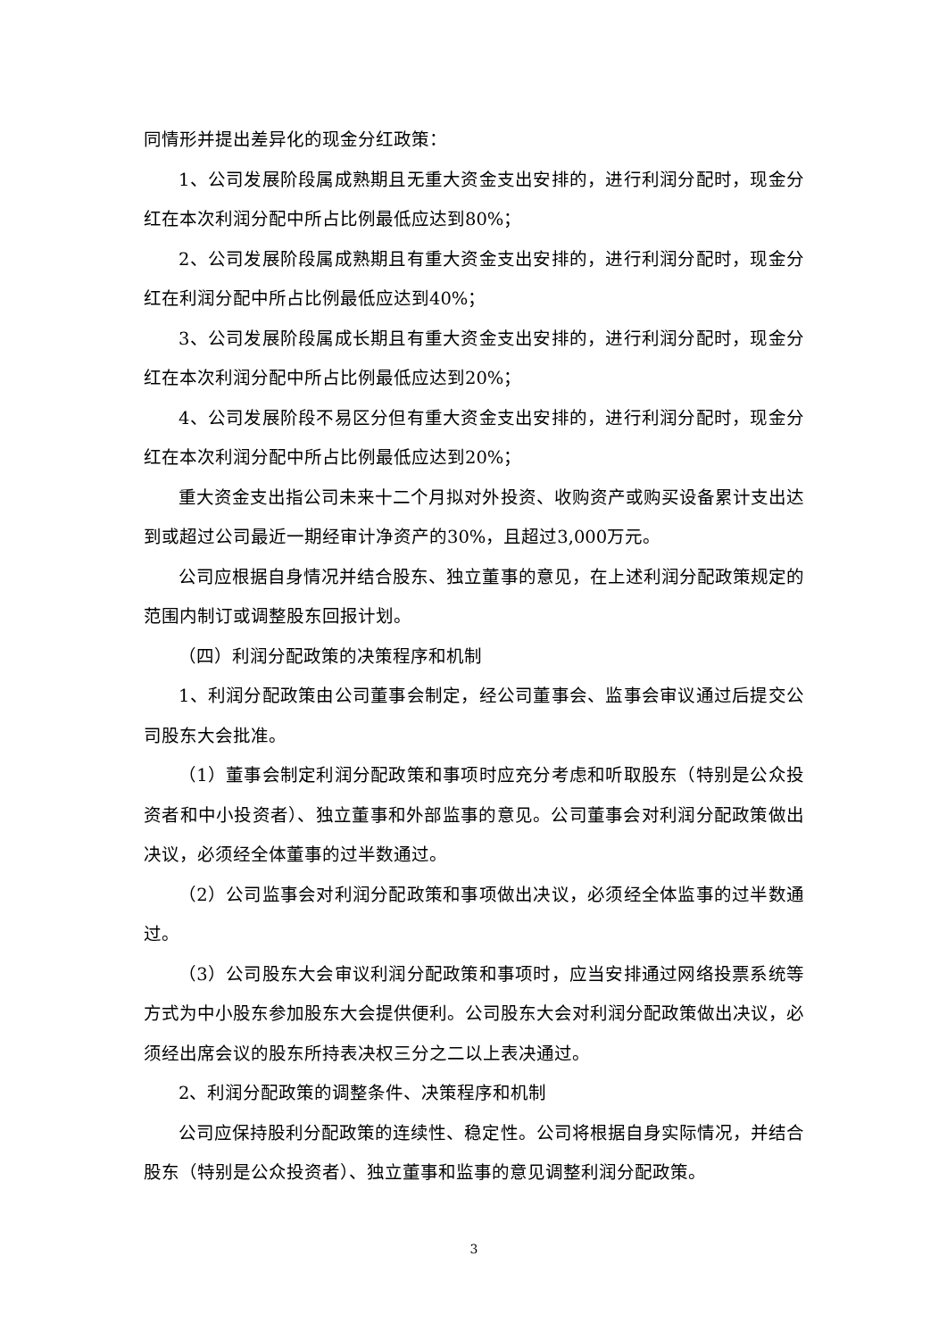同情形并提出差异化的现金分红政策：
1、公司发展阶段属成熟期且无重大资金支出安排的，进行利润分配时，现金分红在本次利润分配中所占比例最低应达到80%；
2、公司发展阶段属成熟期且有重大资金支出安排的，进行利润分配时，现金分红在利润分配中所占比例最低应达到40%；
3、公司发展阶段属成长期且有重大资金支出安排的，进行利润分配时，现金分红在本次利润分配中所占比例最低应达到20%；
4、公司发展阶段不易区分但有重大资金支出安排的，进行利润分配时，现金分红在本次利润分配中所占比例最低应达到20%；
重大资金支出指公司未来十二个月拟对外投资、收购资产或购买设备累计支出达到或超过公司最近一期经审计净资产的30%，且超过3,000万元。
公司应根据自身情况并结合股东、独立董事的意见，在上述利润分配政策规定的范围内制订或调整股东回报计划。
（四）利润分配政策的决策程序和机制
1、利润分配政策由公司董事会制定，经公司董事会、监事会审议通过后提交公司股东大会批准。
（1）董事会制定利润分配政策和事项时应充分考虑和听取股东（特别是公众投资者和中小投资者）、独立董事和外部监事的意见。公司董事会对利润分配政策做出决议，必须经全体董事的过半数通过。
（2）公司监事会对利润分配政策和事项做出决议，必须经全体监事的过半数通过。
（3）公司股东大会审议利润分配政策和事项时，应当安排通过网络投票系统等方式为中小股东参加股东大会提供便利。公司股东大会对利润分配政策做出决议，必须经出席会议的股东所持表决权三分之二以上表决通过。
2、利润分配政策的调整条件、决策程序和机制
公司应保持股利分配政策的连续性、稳定性。公司将根据自身实际情况，并结合股东（特别是公众投资者）、独立董事和监事的意见调整利润分配政策。
3